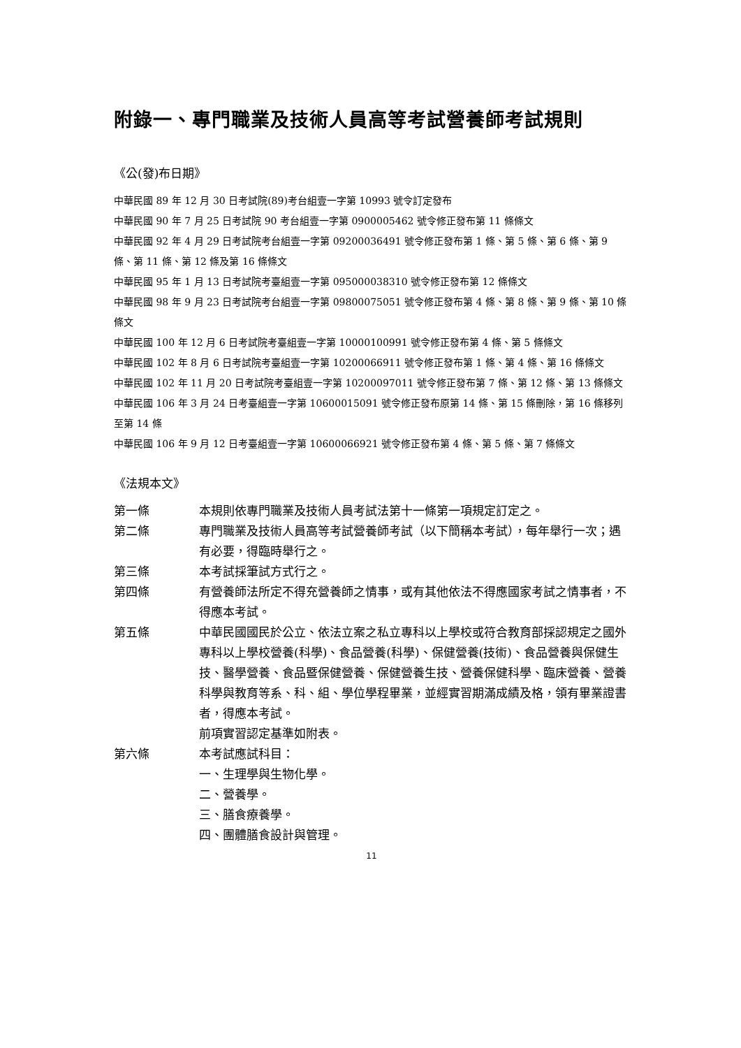附錄一、專門職業及技術人員高等考試營養師考試規則
《公(發)布日期》
中華民國 89 年 12 月 30 日考試院(89)考台組壹一字第 10993 號令訂定發布
中華民國 90 年 7 月 25 日考試院 90 考台組壹一字第 0900005462 號令修正發布第 11 條條文
中華民國 92 年 4 月 29 日考試院考台組壹一字第 09200036491 號令修正發布第 1 條、第 5 條、第 6 條、第 9 條、第 11 條、第 12 條及第 16 條條文
中華民國 95 年 1 月 13 日考試院考臺組壹一字第 095000038310 號令修正發布第 12 條條文
中華民國 98 年 9 月 23 日考試院考台組壹一字第 09800075051 號令修正發布第 4 條、第 8 條、第 9 條、第 10 條條文
中華民國 100 年 12 月 6 日考試院考臺組壹一字第 10000100991 號令修正發布第 4 條、第 5 條條文
中華民國 102 年 8 月 6 日考試院考臺組壹一字第 10200066911 號令修正發布第 1 條、第 4 條、第 16 條條文
中華民國 102 年 11 月 20 日考試院考臺組壹一字第 10200097011 號令修正發布第 7 條、第 12 條、第 13 條條文
中華民國 106 年 3 月 24 日考臺組壹一字第 10600015091 號令修正發布原第 14 條、第 15 條刪除，第 16 條移列至第 14 條
中華民國 106 年 9 月 12 日考臺組壹一字第 10600066921 號令修正發布第 4 條、第 5 條、第 7 條條文
《法規本文》
第一條 本規則依專門職業及技術人員考試法第十一條第一項規定訂定之。
第二條 專門職業及技術人員高等考試營養師考試（以下簡稱本考試），每年舉行一次；遇有必要，得臨時舉行之。
第三條 本考試採筆試方式行之。
第四條 有營養師法所定不得充營養師之情事，或有其他依法不得應國家考試之情事者，不得應本考試。
第五條 中華民國國民於公立、依法立案之私立專科以上學校或符合教育部採認規定之國外專科以上學校營養(科學)、食品營養(科學)、保健營養(技術)、食品營養與保健生技、醫學營養、食品暨保健營養、保健營養生技、營養保健科學、臨床營養、營養科學與教育等系、科、組、學位學程畢業，並經實習期滿成績及格，領有畢業證書者，得應本考試。
前項實習認定基準如附表。
第六條 本考試應試科目：
一、生理學與生物化學。
二、營養學。
三、膳食療養學。
四、團體膳食設計與管理。
11